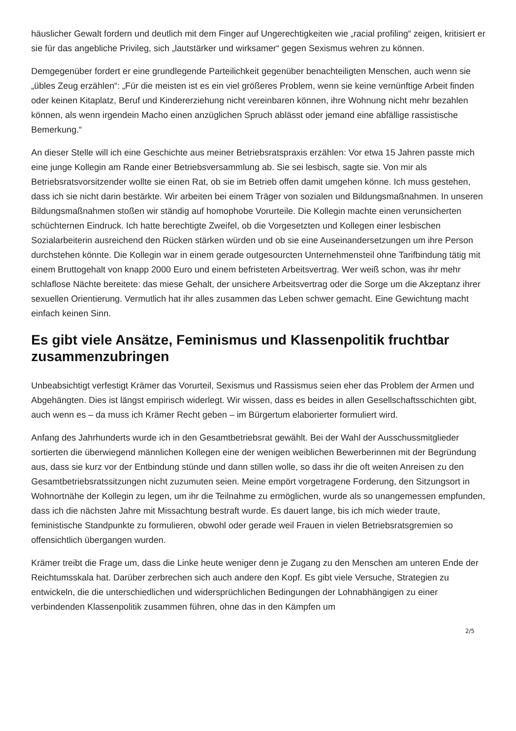häuslicher Gewalt fordern und deutlich mit dem Finger auf Ungerechtigkeiten wie „racial profiling“ zeigen, kritisiert er sie für das angebliche Privileg, sich „lautstärker und wirksamer“ gegen Sexismus wehren zu können.
Demgegenüber fordert er eine grundlegende Parteilichkeit gegenüber benachteiligten Menschen, auch wenn sie „übles Zeug erzählen“: „Für die meisten ist es ein viel größeres Problem, wenn sie keine vernünftige Arbeit finden oder keinen Kitaplatz, Beruf und Kindererziehung nicht vereinbaren können, ihre Wohnung nicht mehr bezahlen können, als wenn irgendein Macho einen anzüglichen Spruch ablässt oder jemand eine abfällige rassistische Bemerkung.“
An dieser Stelle will ich eine Geschichte aus meiner Betriebsratspraxis erzählen: Vor etwa 15 Jahren passte mich eine junge Kollegin am Rande einer Betriebsversammlung ab. Sie sei lesbisch, sagte sie. Von mir als Betriebsratsvorsitzender wollte sie einen Rat, ob sie im Betrieb offen damit umgehen könne. Ich muss gestehen, dass ich sie nicht darin bestärkte. Wir arbeiten bei einem Träger von sozialen und Bildungsmaßnahmen. In unseren Bildungsmaßnahmen stoßen wir ständig auf homophobe Vorurteile. Die Kollegin machte einen verunsicherten schüchternen Eindruck. Ich hatte berechtigte Zweifel, ob die Vorgesetzten und Kollegen einer lesbischen Sozialarbeiterin ausreichend den Rücken stärken würden und ob sie eine Auseinandersetzungen um ihre Person durchstehen könnte. Die Kollegin war in einem gerade outgesourcten Unternehmensteil ohne Tarifbindung tätig mit einem Bruttogehalt von knapp 2000 Euro und einem befristeten Arbeitsvertrag. Wer weiß schon, was ihr mehr schlaflose Nächte bereitete: das miese Gehalt, der unsichere Arbeitsvertrag oder die Sorge um die Akzeptanz ihrer sexuellen Orientierung. Vermutlich hat ihr alles zusammen das Leben schwer gemacht. Eine Gewichtung macht einfach keinen Sinn.
Es gibt viele Ansätze, Feminismus und Klassenpolitik fruchtbar zusammenzubringen
Unbeabsichtigt verfestigt Krämer das Vorurteil, Sexismus und Rassismus seien eher das Problem der Armen und Abgehängten. Dies ist längst empirisch widerlegt. Wir wissen, dass es beides in allen Gesellschaftsschichten gibt, auch wenn es – da muss ich Krämer Recht geben – im Bürgertum elaborierter formuliert wird.
Anfang des Jahrhunderts wurde ich in den Gesamtbetriebsrat gewählt. Bei der Wahl der Ausschussmitglieder sortierten die überwiegend männlichen Kollegen eine der wenigen weiblichen Bewerberinnen mit der Begründung aus, dass sie kurz vor der Entbindung stünde und dann stillen wolle, so dass ihr die oft weiten Anreisen zu den Gesamtbetriebsratssitzungen nicht zuzumuten seien. Meine empört vorgetragene Forderung, den Sitzungsort in Wohnortnähe der Kollegin zu legen, um ihr die Teilnahme zu ermöglichen, wurde als so unangemessen empfunden, dass ich die nächsten Jahre mit Missachtung bestraft wurde. Es dauert lange, bis ich mich wieder traute, feministische Standpunkte zu formulieren, obwohl oder gerade weil Frauen in vielen Betriebsratsgremien so offensichtlich übergangen wurden.
Krämer treibt die Frage um, dass die Linke heute weniger denn je Zugang zu den Menschen am unteren Ende der Reichtumsskala hat. Darüber zerbrechen sich auch andere den Kopf. Es gibt viele Versuche, Strategien zu entwickeln, die die unterschiedlichen und widersprüchlichen Bedingungen der Lohnabhängigen zu einer verbindenden Klassenpolitik zusammen führen, ohne das in den Kämpfen um
2/5